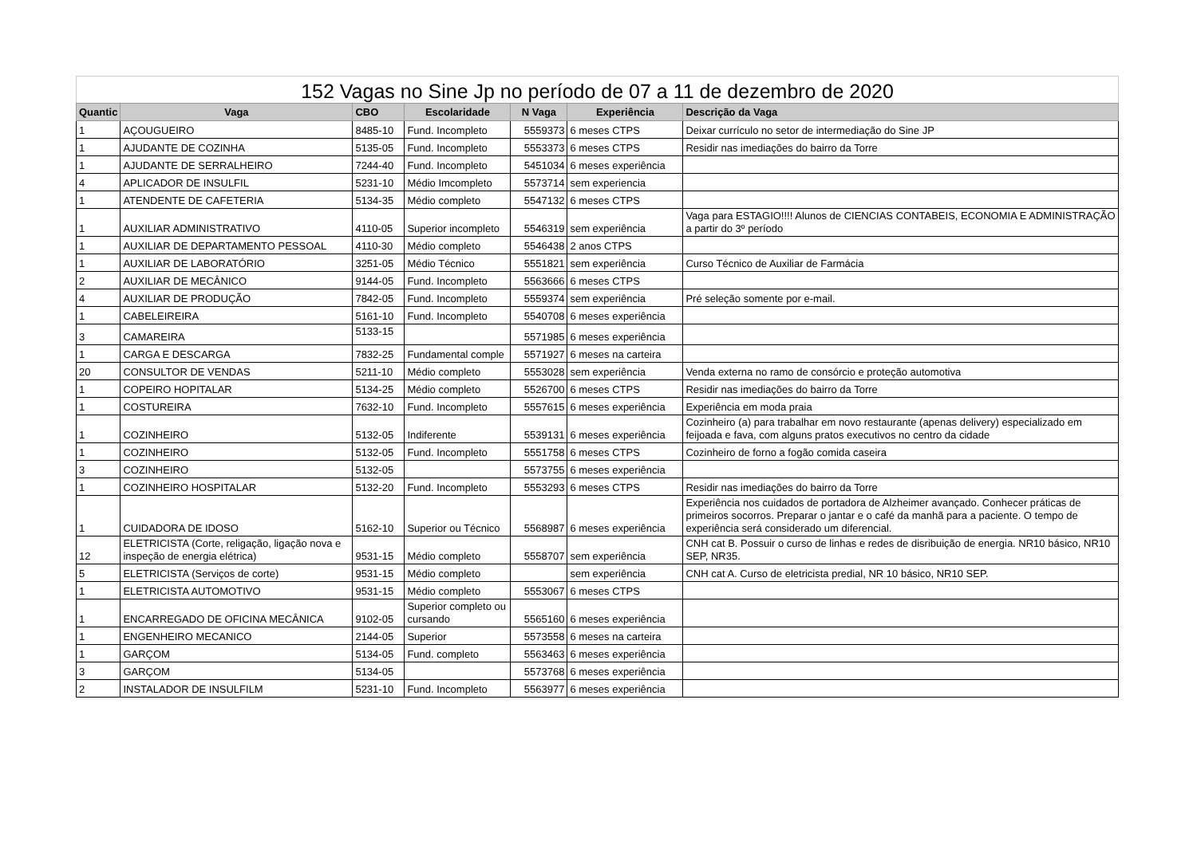152 Vagas no Sine Jp no período de 07 a 11 de dezembro de 2020
| Quantic | Vaga | CBO | Escolaridade | N Vaga | Experiência | Descrição da Vaga |
| --- | --- | --- | --- | --- | --- | --- |
| 1 | AÇOUGUEIRO | 8485-10 | Fund. Incompleto | 5559373 | 6 meses CTPS | Deixar currículo no setor de intermediação do Sine JP |
| 1 | AJUDANTE DE COZINHA | 5135-05 | Fund. Incompleto | 5553373 | 6 meses CTPS | Residir nas imediações do bairro da Torre |
| 1 | AJUDANTE DE SERRALHEIRO | 7244-40 | Fund. Incompleto | 5451034 | 6 meses experiência | |
| 4 | APLICADOR DE INSULFIL | 5231-10 | Médio Imcompleto | 5573714 | sem experiencia | |
| 1 | ATENDENTE DE CAFETERIA | 5134-35 | Médio completo | 5547132 | 6 meses CTPS | |
| 1 | AUXILIAR ADMINISTRATIVO | 4110-05 | Superior incompleto | 5546319 | sem experiência | Vaga para ESTAGIO!!!! Alunos de CIENCIAS CONTABEIS, ECONOMIA E ADMINISTRAÇÃO a partir do 3º período |
| 1 | AUXILIAR DE DEPARTAMENTO PESSOAL | 4110-30 | Médio completo | 5546438 | 2 anos CTPS | |
| 1 | AUXILIAR DE LABORATÓRIO | 3251-05 | Médio Técnico | 5551821 | sem experiência | Curso Técnico de Auxiliar de Farmácia |
| 2 | AUXILIAR DE MECÂNICO | 9144-05 | Fund. Incompleto | 5563666 | 6 meses CTPS | |
| 4 | AUXILIAR DE PRODUÇÃO | 7842-05 | Fund. Incompleto | 5559374 | sem experiência | Pré seleção somente por e-mail. |
| 1 | CABELEIREIRA | 5161-10 | Fund. Incompleto | 5540708 | 6 meses experiência | |
| 3 | CAMAREIRA | 5133-15 | | 5571985 | 6 meses experiência | |
| 1 | CARGA E DESCARGA | 7832-25 | Fundamental comple | 5571927 | 6 meses na carteira | |
| 20 | CONSULTOR DE VENDAS | 5211-10 | Médio completo | 5553028 | sem experiência | Venda externa no ramo de consórcio e proteção automotiva |
| 1 | COPEIRO HOPITALAR | 5134-25 | Médio completo | 5526700 | 6 meses CTPS | Residir nas imediações do bairro da Torre |
| 1 | COSTUREIRA | 7632-10 | Fund. Incompleto | 5557615 | 6 meses experiência | Experiência em moda praia |
| 1 | COZINHEIRO | 5132-05 | Indiferente | 5539131 | 6 meses experiência | Cozinheiro (a) para trabalhar em novo restaurante (apenas delivery) especializado em feijoada e fava, com alguns pratos executivos no centro da cidade |
| 1 | COZINHEIRO | 5132-05 | Fund. Incompleto | 5551758 | 6 meses CTPS | Cozinheiro de forno a fogão comida caseira |
| 3 | COZINHEIRO | 5132-05 | | 5573755 | 6 meses experiência | |
| 1 | COZINHEIRO HOSPITALAR | 5132-20 | Fund. Incompleto | 5553293 | 6 meses CTPS | Residir nas imediações do bairro da Torre |
| 1 | CUIDADORA DE IDOSO | 5162-10 | Superior ou Técnico | 5568987 | 6 meses experiência | Experiência nos cuidados de portadora de Alzheimer avançado. Conhecer práticas de primeiros socorros. Preparar o jantar e o café da manhã para a paciente. O tempo de experiência será considerado um diferencial. |
| 12 | ELETRICISTA (Corte, religação, ligação nova e inspeção de energia elétrica) | 9531-15 | Médio completo | 5558707 | sem experiência | CNH cat B. Possuir o curso de linhas e redes de disribuição de energia. NR10 básico, NR10 SEP, NR35. |
| 5 | ELETRICISTA (Serviços de corte) | 9531-15 | Médio completo | | sem experiência | CNH cat A. Curso de eletricista predial, NR 10 básico, NR10 SEP. |
| 1 | ELETRICISTA AUTOMOTIVO | 9531-15 | Médio completo | 5553067 | 6 meses CTPS | |
| 1 | ENCARREGADO DE OFICINA MECÂNICA | 9102-05 | Superior completo ou cursando | 5565160 | 6 meses experiência | |
| 1 | ENGENHEIRO MECANICO | 2144-05 | Superior | 5573558 | 6 meses na carteira | |
| 1 | GARÇOM | 5134-05 | Fund. completo | 5563463 | 6 meses experiência | |
| 3 | GARÇOM | 5134-05 | | 5573768 | 6 meses experiência | |
| 2 | INSTALADOR DE INSULFILM | 5231-10 | Fund. Incompleto | 5563977 | 6 meses experiência | |